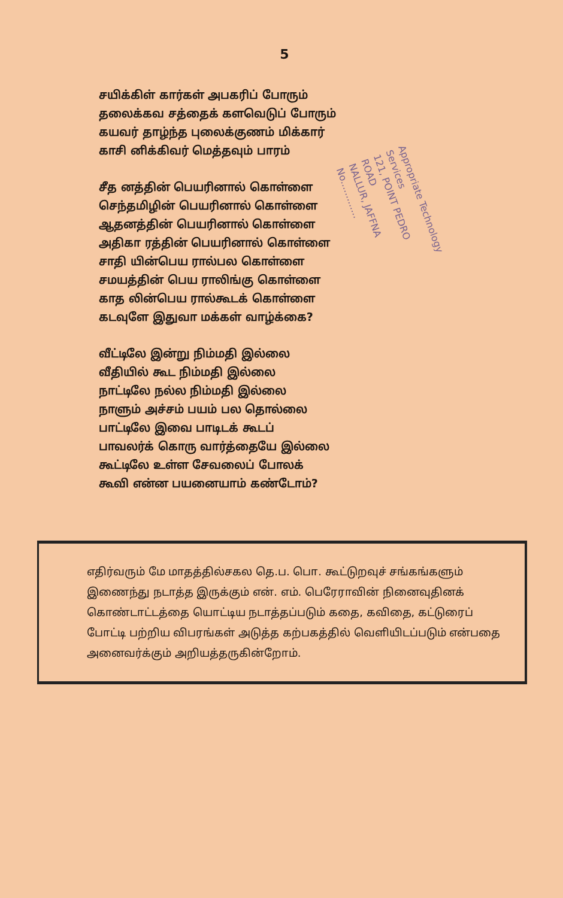5
சயிக்கிள் கார்கள் அபகரிப் போரும்
தலைக்கவ சத்தைக் களவெடுப் போரும்
கயவர் தாழ்ந்த புலைக்குணம் மிக்கார்
காசி னிக்கிவர் மெத்தவும் பாரம்
சீத னத்தின் பெயரினால் கொள்ளை
செந்தமிழின் பெயரினால் கொள்ளை
ஆதனத்தின் பெயரினால் கொள்ளை
அதிகா ரத்தின் பெயரினால் கொள்ளை
சாதி யின்பெய ரால்பல கொள்ளை
சமயத்தின் பெய ராலிங்கு கொள்ளை
காத லின்பெய ரால்கூடக் கொள்ளை
கடவுளே இதுவா மக்கள் வாழ்க்கை?
வீட்டிலே இன்று நிம்மதி இல்லை
வீதியில் கூட நிம்மதி இல்லை
நாட்டிலே நல்ல நிம்மதி இல்லை
நாளும் அச்சம் பயம் பல தொல்லை
பாட்டிலே இவை பாடிடக் கூடப்
பாவலர்க் கொரு வார்த்தையே இல்லை
கூட்டிலே உள்ள சேவலைப் போலக்
கூவி என்ன பயனையாம் கண்டோம்?
Appropriate Technology Services
121, POINT PEDRO ROAD
NALLUR, JAFFNA
No.............
எதிர்வரும் மே மாதத்தில்சகல தெ.ப. பொ. கூட்டுறவுச் சங்கங்களும் இணைந்து நடாத்த இருக்கும் என். எம். பெரேராவின் நினைவுதினக் கொண்டாட்டத்தை யொட்டிய நடாத்தப்படும் கதை, கவிதை, கட்டுரைப் போட்டி பற்றிய விபரங்கள் அடுத்த கற்பகத்தில் வெளியிடப்படும் என்பதை அனைவர்க்கும் அறியத்தருகின்றோம்.